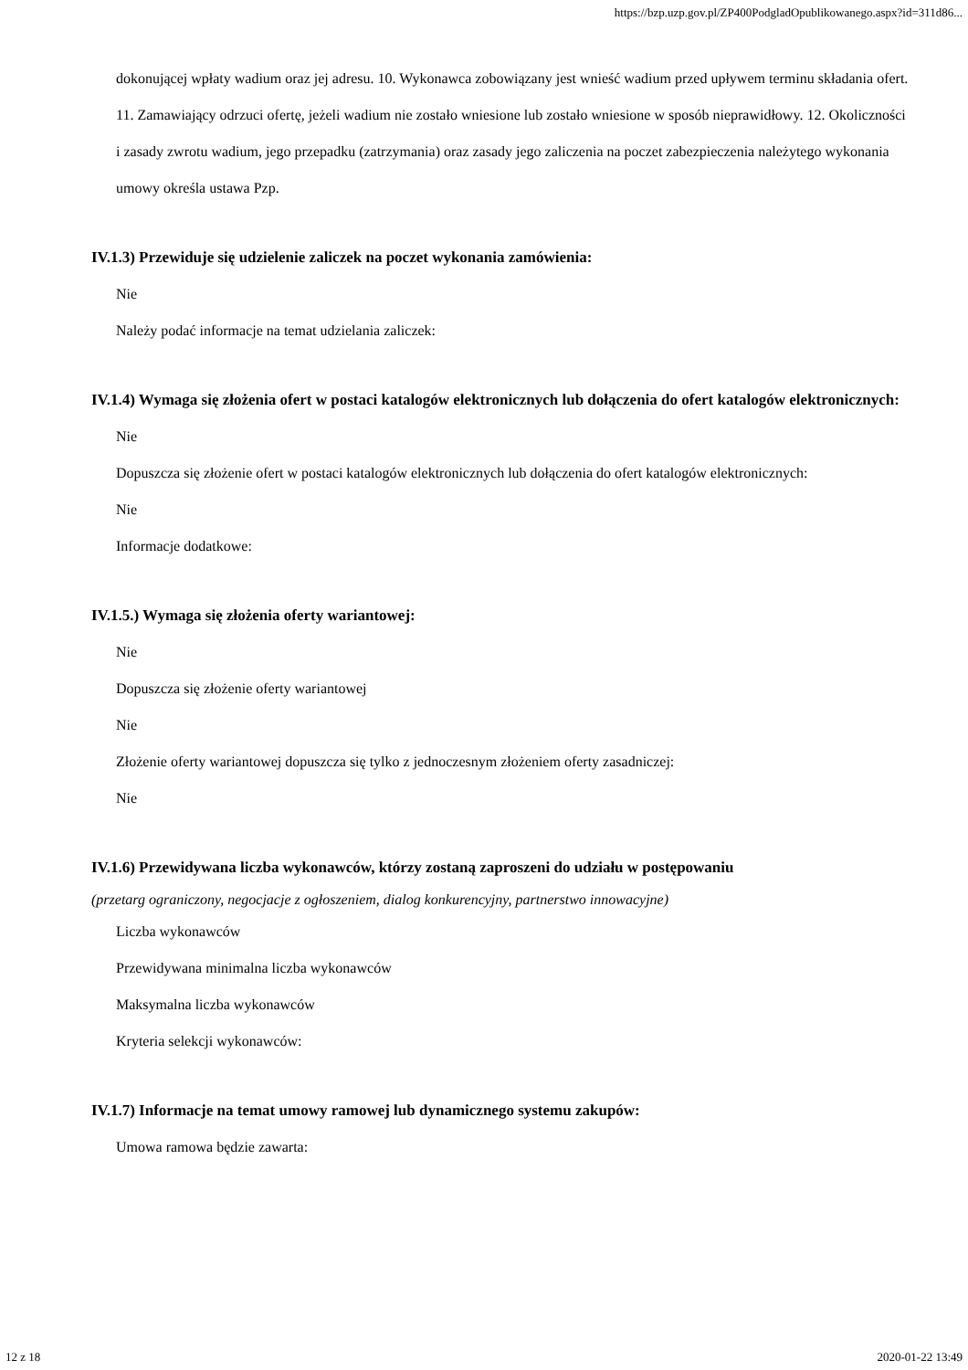https://bzp.uzp.gov.pl/ZP400PodgladOpublikowanego.aspx?id=311d86...
dokonującej wpłaty wadium oraz jej adresu. 10. Wykonawca zobowiązany jest wnieść wadium przed upływem terminu składania ofert. 11. Zamawiający odrzuci ofertę, jeżeli wadium nie zostało wniesione lub zostało wniesione w sposób nieprawidłowy. 12. Okoliczności i zasady zwrotu wadium, jego przepadku (zatrzymania) oraz zasady jego zaliczenia na poczet zabezpieczenia należytego wykonania umowy określa ustawa Pzp.
IV.1.3) Przewiduje się udzielenie zaliczek na poczet wykonania zamówienia:
Nie
Należy podać informacje na temat udzielania zaliczek:
IV.1.4) Wymaga się złożenia ofert w postaci katalogów elektronicznych lub dołączenia do ofert katalogów elektronicznych:
Nie
Dopuszcza się złożenie ofert w postaci katalogów elektronicznych lub dołączenia do ofert katalogów elektronicznych:
Nie
Informacje dodatkowe:
IV.1.5.) Wymaga się złożenia oferty wariantowej:
Nie
Dopuszcza się złożenie oferty wariantowej
Nie
Złożenie oferty wariantowej dopuszcza się tylko z jednoczesnym złożeniem oferty zasadniczej:
Nie
IV.1.6) Przewidywana liczba wykonawców, którzy zostaną zaproszeni do udziału w postępowaniu
(przetarg ograniczony, negocjacje z ogłoszeniem, dialog konkurencyjny, partnerstwo innowacyjne)
Liczba wykonawców
Przewidywana minimalna liczba wykonawców
Maksymalna liczba wykonawców
Kryteria selekcji wykonawców:
IV.1.7) Informacje na temat umowy ramowej lub dynamicznego systemu zakupów:
Umowa ramowa będzie zawarta:
12 z 18 2020-01-22 13:49